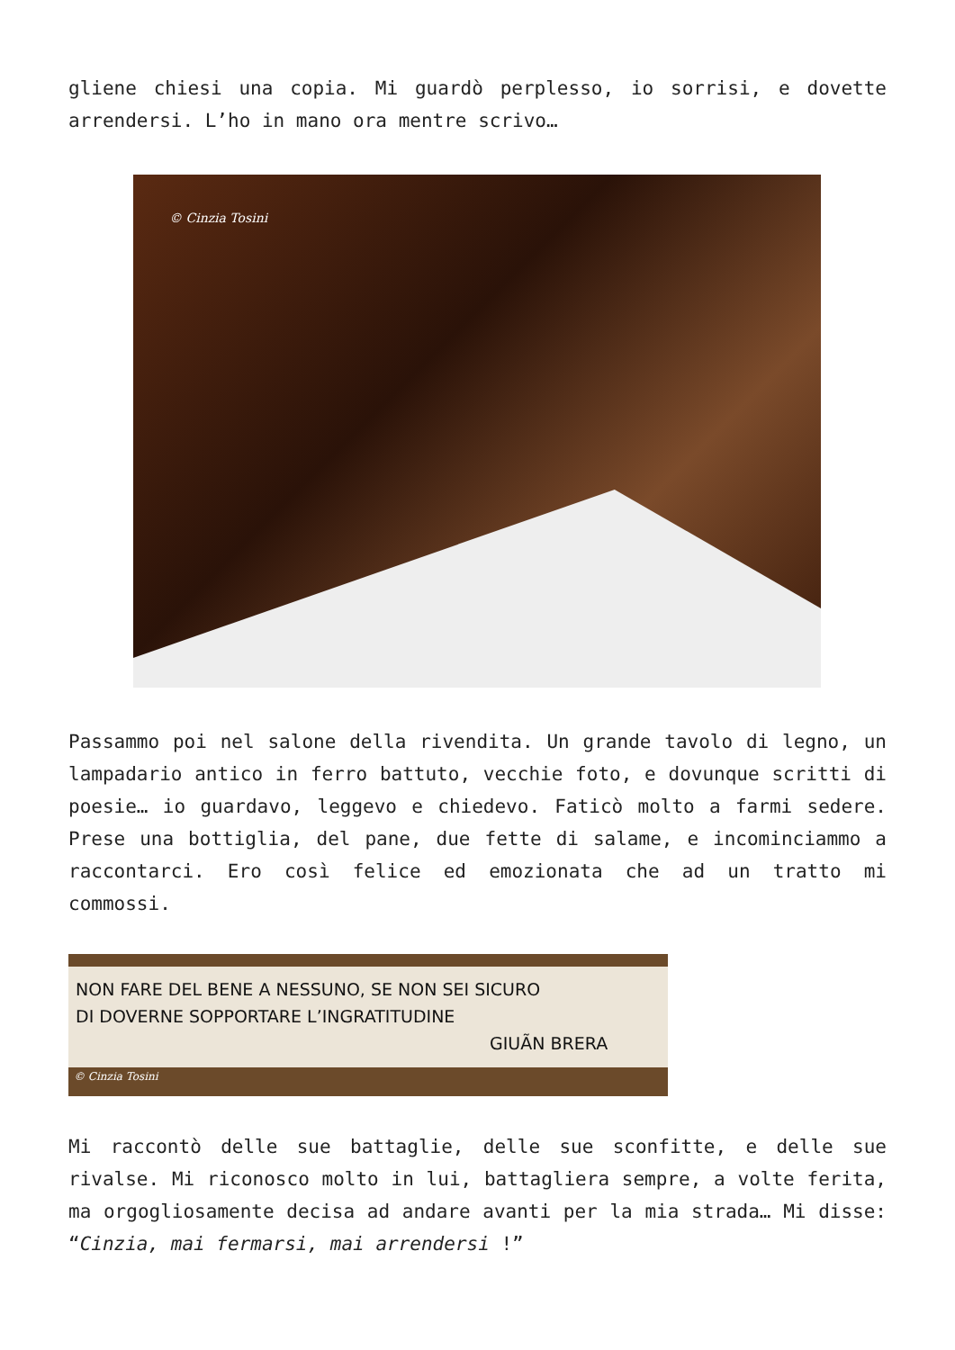gliene chiesi una copia. Mi guardò perplesso, io sorrisi, e dovette arrendersi. L’ho in mano ora mentre scrivo…
© Cinzia Tosini
Passammo poi nel salone della rivendita. Un grande tavolo di legno, un lampadario antico in ferro battuto, vecchie foto, e dovunque scritti di poesie… io guardavo, leggevo e chiedevo. Faticò molto a farmi sedere. Prese una bottiglia, del pane, due fette di salame, e incominciammo a raccontarci. Ero così felice ed emozionata che ad un tratto mi commossi.
NON FARE DEL BENE A NESSUNO, SE NON SEI SICURO
DI DOVERNE SOPPORTARE L’INGRATITUDINE
GIUÃN BRERA
© Cinzia Tosini
Mi raccontò delle sue battaglie, delle sue sconfitte, e delle sue rivalse. Mi riconosco molto in lui, battagliera sempre, a volte ferita, ma orgogliosamente decisa ad andare avanti per la mia strada… Mi disse: “Cinzia, mai fermarsi, mai arrendersi !”